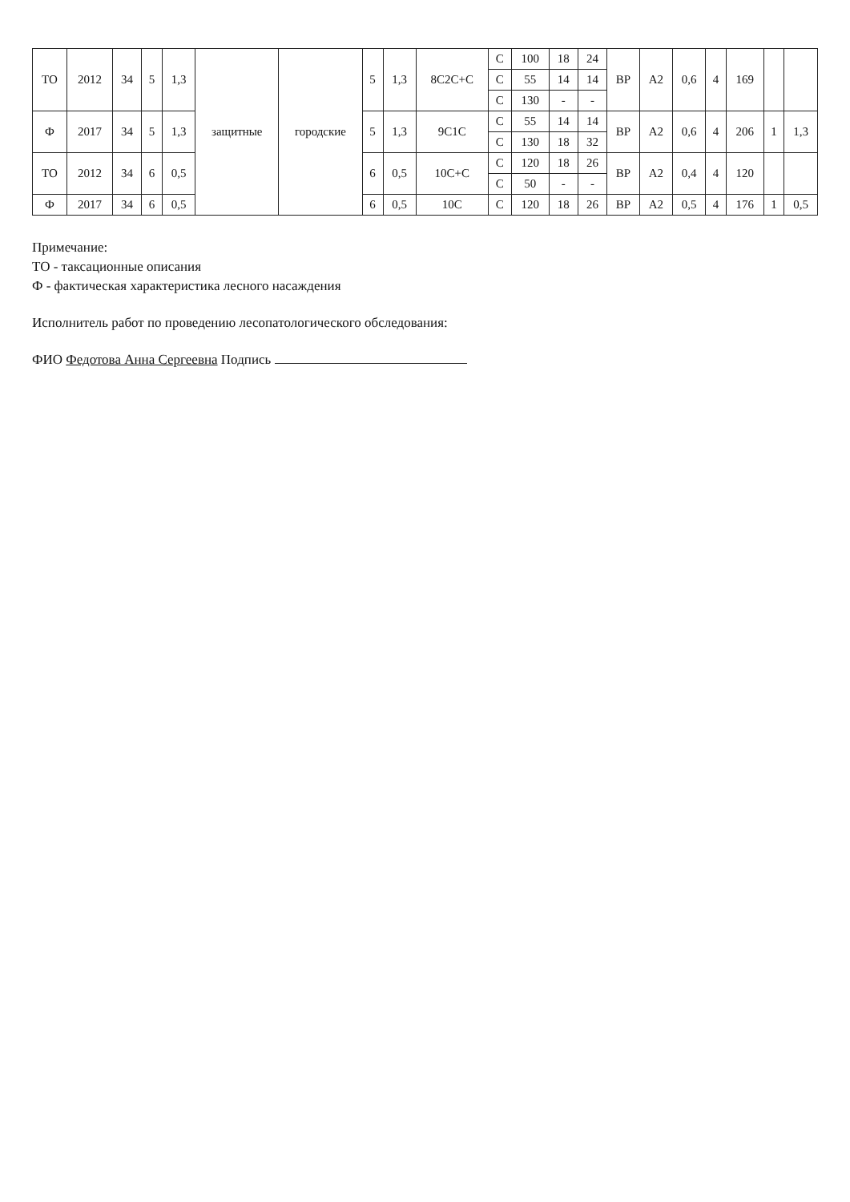| ТО | 2012 | 34 | 5 | 1,3 | защитные | городские | 5 | 1,3 | 8С2С+С | С | 100 | 18 | 24 | ВР | А2 | 0,6 | 4 | 169 | | |
| | | | | | | | | | | С | 55 | 14 | 14 | | | | | | | |
| | | | | | | | | | | С | 130 | - | - | | | | | | | |
| Ф | 2017 | 34 | 5 | 1,3 | | | 5 | 1,3 | 9С1С | С | 55 | 14 | 14 | ВР | А2 | 0,6 | 4 | 206 | 1 | 1,3 |
| | | | | | | | | | | С | 130 | 18 | 32 | | | | | | | |
| ТО | 2012 | 34 | 6 | 0,5 | | | 6 | 0,5 | 10С+С | С | 120 | 18 | 26 | ВР | А2 | 0,4 | 4 | 120 | | |
| | | | | | | | | | | С | 50 | - | - | | | | | | | |
| Ф | 2017 | 34 | 6 | 0,5 | | | 6 | 0,5 | 10С | С | 120 | 18 | 26 | ВР | А2 | 0,5 | 4 | 176 | 1 | 0,5 |
Примечание:
ТО - таксационные описания
Ф - фактическая характеристика лесного насаждения
Исполнитель работ по проведению лесопатологического обследования:
ФИО Федотова Анна Сергеевна Подпись